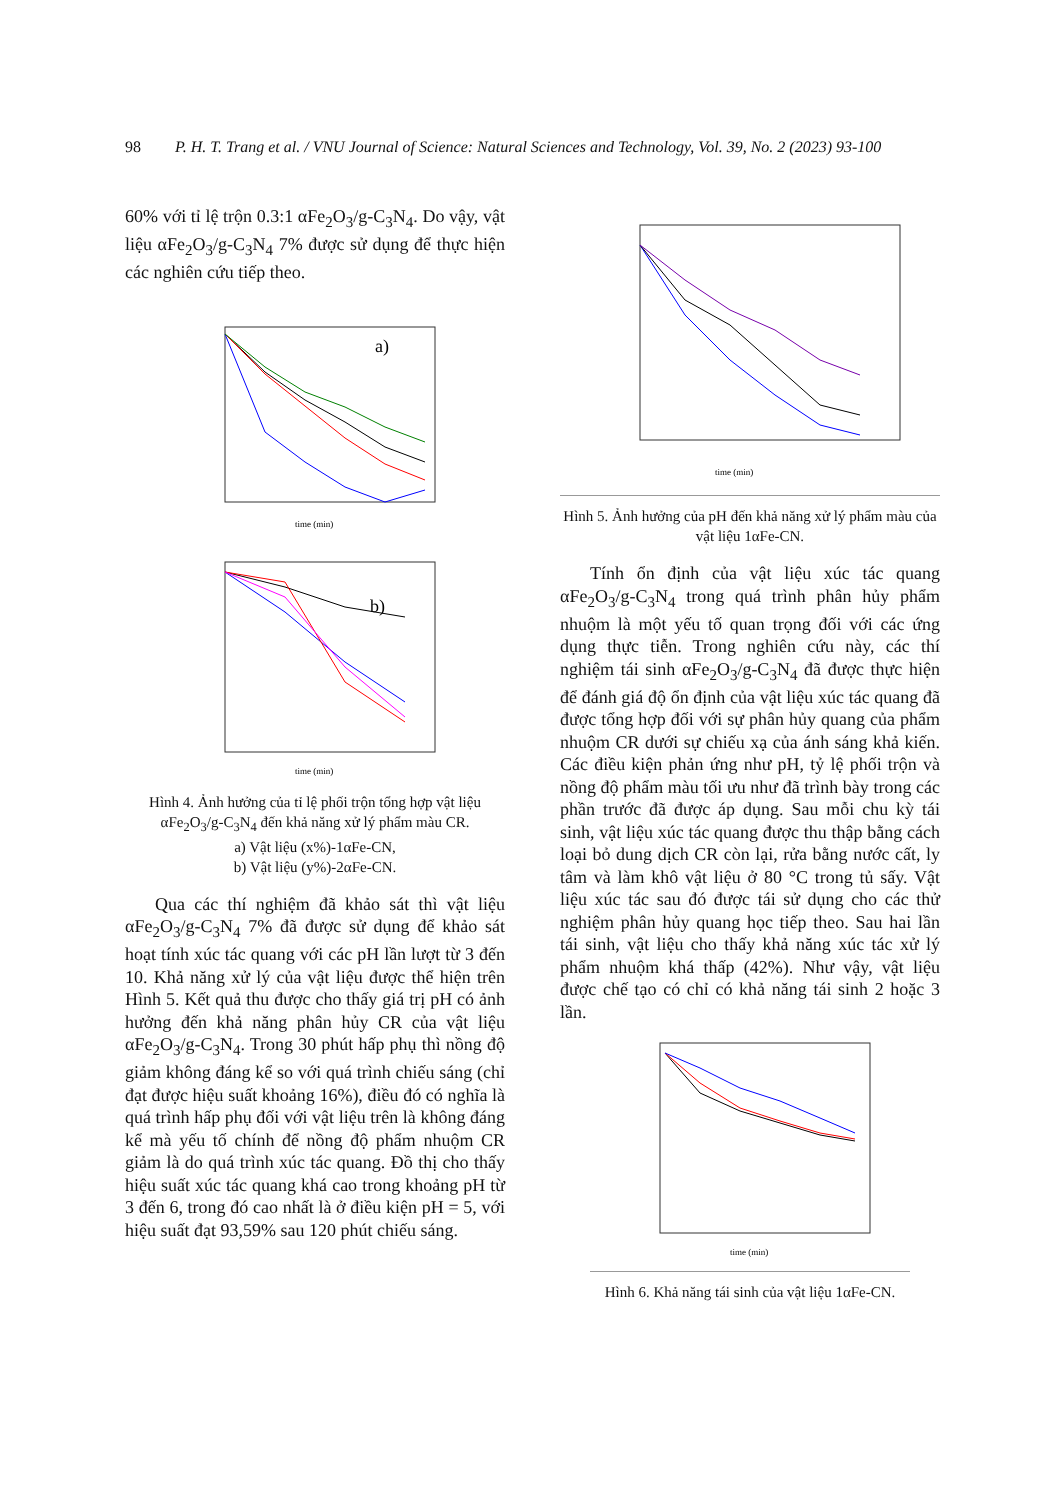98 P. H. T. Trang et al. / VNU Journal of Science: Natural Sciences and Technology, Vol. 39, No. 2 (2023) 93-100
60% với tỉ lệ trộn 0.3:1 αFe<sub>2</sub>O<sub>3</sub>/g-C<sub>3</sub>N<sub>4</sub>. Do vậy, vật liệu αFe<sub>2</sub>O<sub>3</sub>/g-C<sub>3</sub>N<sub>4</sub> 7% được sử dụng để thực hiện các nghiên cứu tiếp theo.
a)
time (min)
b)
time (min)
Hình 4. Ảnh hưởng của tỉ lệ phối trộn tổng hợp vật liệu αFe<sub>2</sub>O<sub>3</sub>/g-C<sub>3</sub>N<sub>4</sub> đến khả năng xử lý phẩm màu CR.
a) Vật liệu (x%)-1αFe-CN,
b) Vật liệu (y%)-2αFe-CN.
Qua các thí nghiệm đã khảo sát thì vật liệu αFe<sub>2</sub>O<sub>3</sub>/g-C<sub>3</sub>N<sub>4</sub> 7% đã được sử dụng để khảo sát hoạt tính xúc tác quang với các pH lần lượt từ 3 đến 10. Khả năng xử lý của vật liệu được thể hiện trên Hình 5. Kết quả thu được cho thấy giá trị pH có ảnh hưởng đến khả năng phân hủy CR của vật liệu αFe<sub>2</sub>O<sub>3</sub>/g-C<sub>3</sub>N<sub>4</sub>. Trong 30 phút hấp phụ thì nồng độ giảm không đáng kể so với quá trình chiếu sáng (chỉ đạt được hiệu suất khoảng 16%), điều đó có nghĩa là quá trình hấp phụ đối với vật liệu trên là không đáng kể mà yếu tố chính để nồng độ phẩm nhuộm CR giảm là do quá trình xúc tác quang. Đồ thị cho thấy hiệu suất xúc tác quang khá cao trong khoảng pH từ 3 đến 6, trong đó cao nhất là ở điều kiện pH = 5, với hiệu suất đạt 93,59% sau 120 phút chiếu sáng.
time (min)
Hình 5. Ảnh hưởng của pH đến khả năng xử lý phẩm màu của vật liệu 1αFe-CN.
Tính ổn định của vật liệu xúc tác quang αFe<sub>2</sub>O<sub>3</sub>/g-C<sub>3</sub>N<sub>4</sub> trong quá trình phân hủy phẩm nhuộm là một yếu tố quan trọng đối với các ứng dụng thực tiễn. Trong nghiên cứu này, các thí nghiệm tái sinh αFe<sub>2</sub>O<sub>3</sub>/g-C<sub>3</sub>N<sub>4</sub> đã được thực hiện để đánh giá độ ổn định của vật liệu xúc tác quang đã được tổng hợp đối với sự phân hủy quang của phẩm nhuộm CR dưới sự chiếu xạ của ánh sáng khả kiến. Các điều kiện phản ứng như pH, tỷ lệ phối trộn và nồng độ phẩm màu tối ưu như đã trình bày trong các phần trước đã được áp dụng. Sau mỗi chu kỳ tái sinh, vật liệu xúc tác quang được thu thập bằng cách loại bỏ dung dịch CR còn lại, rửa bằng nước cất, ly tâm và làm khô vật liệu ở 80 °C trong tủ sấy. Vật liệu xúc tác sau đó được tái sử dụng cho các thử nghiệm phân hủy quang học tiếp theo. Sau hai lần tái sinh, vật liệu cho thấy khả năng xúc tác xử lý phẩm nhuộm khá thấp (42%). Như vậy, vật liệu được chế tạo có chỉ có khả năng tái sinh 2 hoặc 3 lần.
time (min)
Hình 6. Khả năng tái sinh của vật liệu 1αFe-CN.